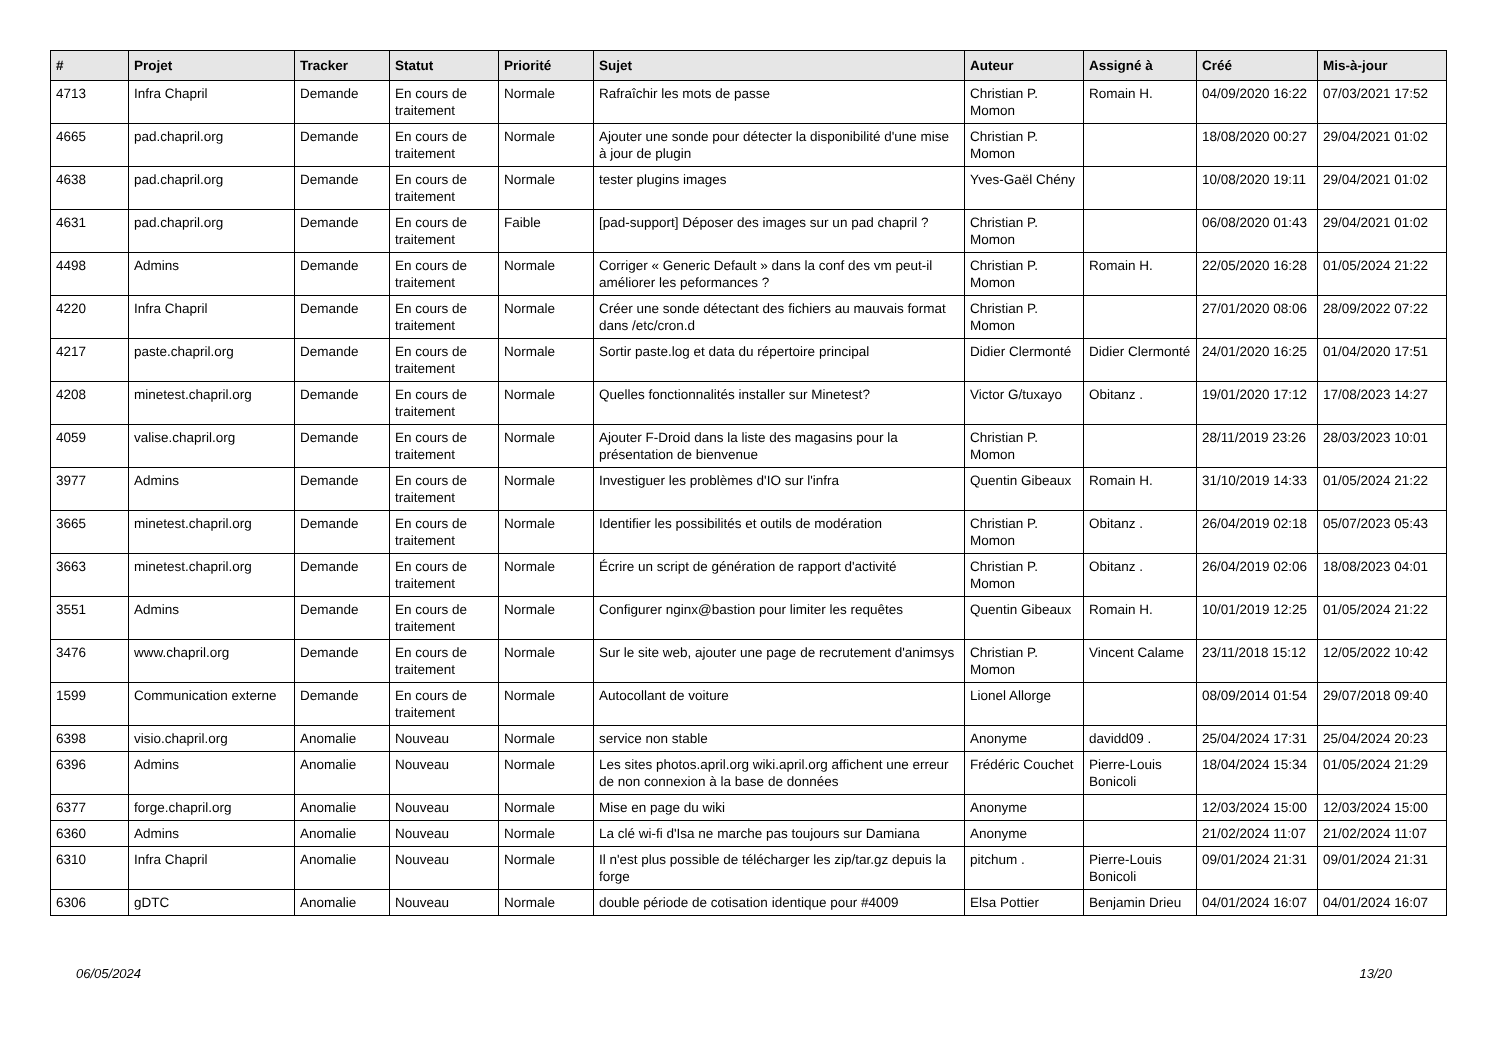| # | Projet | Tracker | Statut | Priorité | Sujet | Auteur | Assigné à | Créé | Mis-à-jour |
| --- | --- | --- | --- | --- | --- | --- | --- | --- | --- |
| 4713 | Infra Chapril | Demande | En cours de traitement | Normale | Rafraîchir les mots de passe | Christian P. Momon | Romain H. | 04/09/2020 16:22 | 07/03/2021 17:52 |
| 4665 | pad.chapril.org | Demande | En cours de traitement | Normale | Ajouter une sonde pour détecter la disponibilité d'une mise à jour de plugin | Christian P. Momon | | 18/08/2020 00:27 | 29/04/2021 01:02 |
| 4638 | pad.chapril.org | Demande | En cours de traitement | Normale | tester plugins images | Yves-Gaël Chény | | 10/08/2020 19:11 | 29/04/2021 01:02 |
| 4631 | pad.chapril.org | Demande | En cours de traitement | Faible | [pad-support] Déposer des images sur un pad chapril ? | Christian P. Momon | | 06/08/2020 01:43 | 29/04/2021 01:02 |
| 4498 | Admins | Demande | En cours de traitement | Normale | Corriger « Generic Default » dans la conf des vm peut-il améliorer les peformances ? | Christian P. Momon | Romain H. | 22/05/2020 16:28 | 01/05/2024 21:22 |
| 4220 | Infra Chapril | Demande | En cours de traitement | Normale | Créer une sonde détectant des fichiers au mauvais format dans /etc/cron.d | Christian P. Momon | | 27/01/2020 08:06 | 28/09/2022 07:22 |
| 4217 | paste.chapril.org | Demande | En cours de traitement | Normale | Sortir paste.log et data du répertoire principal | Didier Clermonté | Didier Clermonté | 24/01/2020 16:25 | 01/04/2020 17:51 |
| 4208 | minetest.chapril.org | Demande | En cours de traitement | Normale | Quelles fonctionnalités installer sur Minetest? | Victor G/tuxayo | Obitanz . | 19/01/2020 17:12 | 17/08/2023 14:27 |
| 4059 | valise.chapril.org | Demande | En cours de traitement | Normale | Ajouter F-Droid dans la liste des magasins pour la présentation de bienvenue | Christian P. Momon | | 28/11/2019 23:26 | 28/03/2023 10:01 |
| 3977 | Admins | Demande | En cours de traitement | Normale | Investiguer les problèmes d'IO sur l'infra | Quentin Gibeaux | Romain H. | 31/10/2019 14:33 | 01/05/2024 21:22 |
| 3665 | minetest.chapril.org | Demande | En cours de traitement | Normale | Identifier les possibilités et outils de modération | Christian P. Momon | Obitanz . | 26/04/2019 02:18 | 05/07/2023 05:43 |
| 3663 | minetest.chapril.org | Demande | En cours de traitement | Normale | Écrire un script de génération de rapport d'activité | Christian P. Momon | Obitanz . | 26/04/2019 02:06 | 18/08/2023 04:01 |
| 3551 | Admins | Demande | En cours de traitement | Normale | Configurer nginx@bastion pour limiter les requêtes | Quentin Gibeaux | Romain H. | 10/01/2019 12:25 | 01/05/2024 21:22 |
| 3476 | www.chapril.org | Demande | En cours de traitement | Normale | Sur le site web, ajouter une page de recrutement d'animsys | Christian P. Momon | Vincent Calame | 23/11/2018 15:12 | 12/05/2022 10:42 |
| 1599 | Communication externe | Demande | En cours de traitement | Normale | Autocollant de voiture | Lionel Allorge | | 08/09/2014 01:54 | 29/07/2018 09:40 |
| 6398 | visio.chapril.org | Anomalie | Nouveau | Normale | service non stable | Anonyme | davidd09 . | 25/04/2024 17:31 | 25/04/2024 20:23 |
| 6396 | Admins | Anomalie | Nouveau | Normale | Les sites photos.april.org wiki.april.org affichent une erreur de non connexion à la base de données | Frédéric Couchet | Pierre-Louis Bonicoli | 18/04/2024 15:34 | 01/05/2024 21:29 |
| 6377 | forge.chapril.org | Anomalie | Nouveau | Normale | Mise en page du wiki | Anonyme | | 12/03/2024 15:00 | 12/03/2024 15:00 |
| 6360 | Admins | Anomalie | Nouveau | Normale | La clé wi-fi d'Isa ne marche pas toujours sur Damiana | Anonyme | | 21/02/2024 11:07 | 21/02/2024 11:07 |
| 6310 | Infra Chapril | Anomalie | Nouveau | Normale | Il n'est plus possible de télécharger les zip/tar.gz depuis la forge | pitchum . | Pierre-Louis Bonicoli | 09/01/2024 21:31 | 09/01/2024 21:31 |
| 6306 | gDTC | Anomalie | Nouveau | Normale | double période de cotisation identique pour #4009 | Elsa Pottier | Benjamin Drieu | 04/01/2024 16:07 | 04/01/2024 16:07 |
06/05/2024 13/20